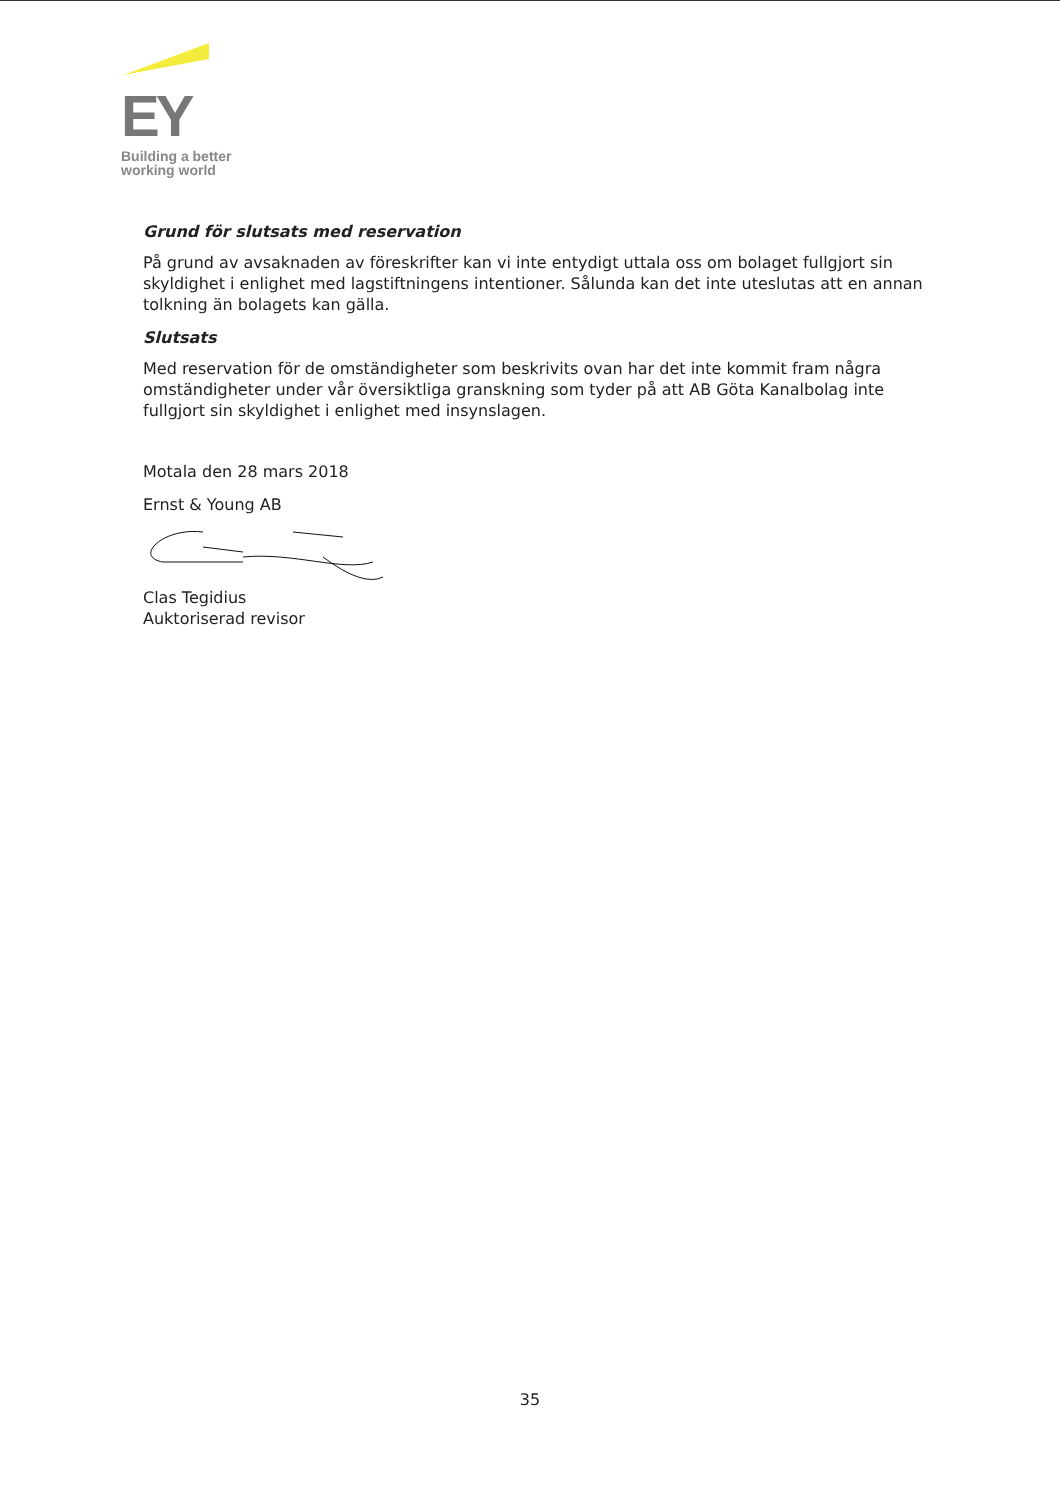EY
Building a better
working world
Grund för slutsats med reservation
På grund av avsaknaden av föreskrifter kan vi inte entydigt uttala oss om bolaget fullgjort sin skyldighet i enlighet med lagstiftningens intentioner. Sålunda kan det inte uteslutas att en annan tolkning än bolagets kan gälla.
Slutsats
Med reservation för de omständigheter som beskrivits ovan har det inte kommit fram några omständigheter under vår översiktliga granskning som tyder på att AB Göta Kanalbolag inte fullgjort sin skyldighet i enlighet med insynslagen.
Motala den 28 mars 2018
Ernst & Young AB
Clas Tegidius
Auktoriserad revisor
35